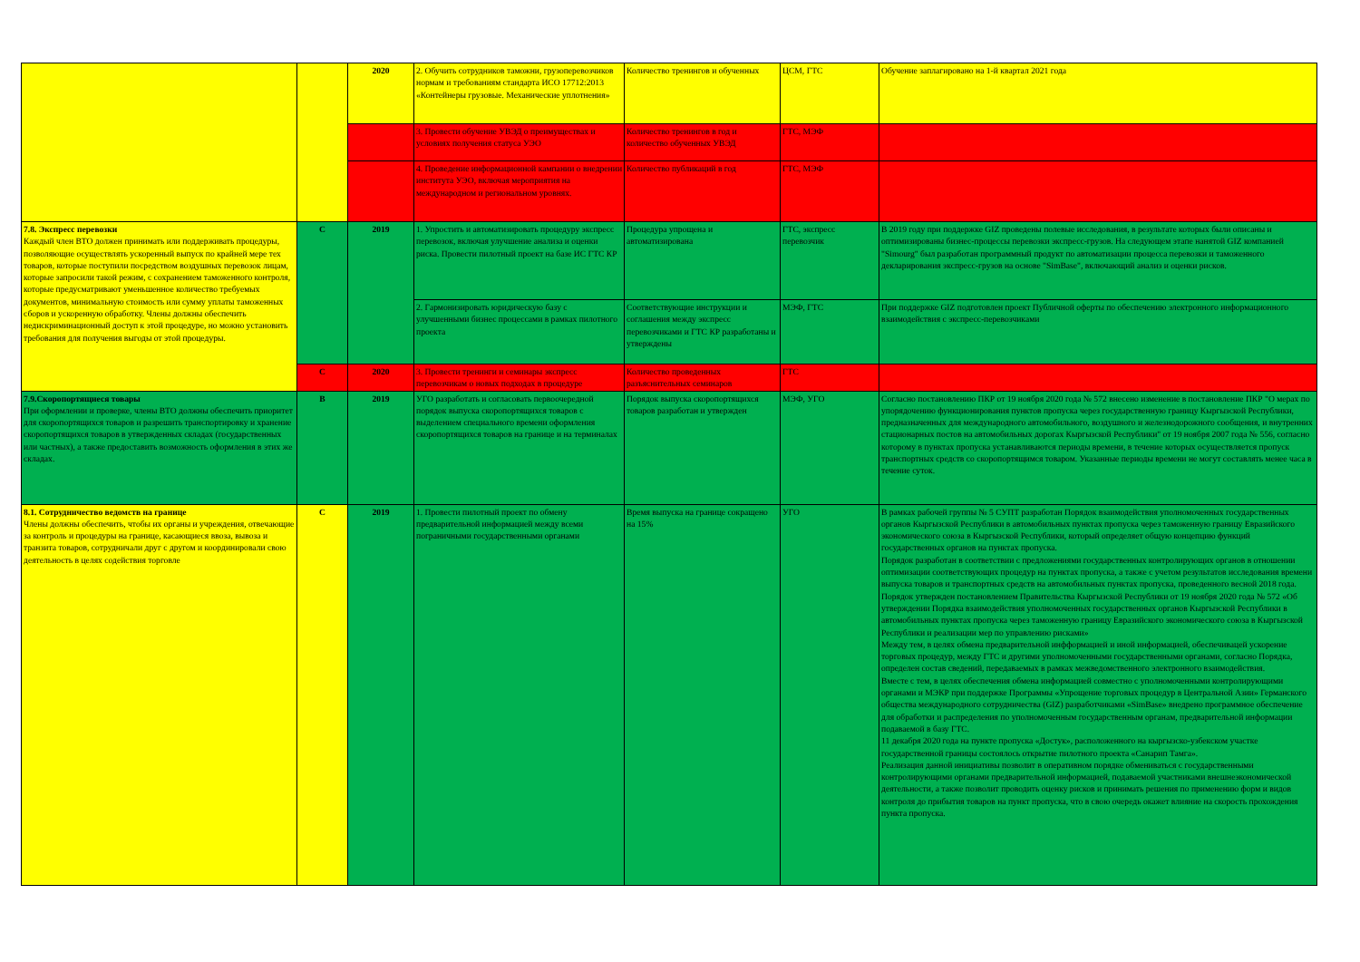| | | 2020 | 2. Обучить сотрудников таможни, грузоперевозчиков нормам и требованиям стандарта ИСО 17712:2013 «Контейнеры грузовые. Механические уплотнения» | Количество тренингов и обученных | ЦСМ, ГТС | Обучение заплагировано на 1-й квартал 2021 года |
| | | | 3. Провести обучение УВЭД о преимуществах и условиях получения статуса УЭО | Количество тренингов в год и количество обученных УВЭД | ГТС, МЭФ | |
| | | | 4. Проведение информационной кампании о внедрении института УЭО, включая мероприятия на международном и региональном уровнях. | Количество публикаций в год | ГТС, МЭФ | |
| 7.8. Экспресс перевозки Каждый член ВТО должен принимать или поддерживать процедуры, позволяющие осуществлять ускоренный выпуск по крайней мере тех товаров, которые поступили посредством воздушных перевозок лицам, которые запросили такой режим, с сохранением таможенного контроля, которые предусматривают уменьшенное количество требуемых документов, минимальную стоимость или сумму уплаты таможенных сборов и ускоренную обработку. Члены должны обеспечить недискриминационный доступ к этой процедуре, но можно установить требования для получения выгоды от этой процедуры. | C | 2019 | 1. Упростить и автоматизировать процедуру экспресс перевозок, включая улучшение анализа и оценки риска. Провести пилотный проект на базе ИС ГТС КР | Процедура упрощена и автоматизирована | ГТС, экспресс перевозчик | В 2019 году при поддержке GIZ проведены полевые исследования, в результате которых были описаны и оптимизированы бизнес-процессы перевозки экспресс-грузов. На следующем этапе нанятой GIZ компанией "Simourg" был разработан программный продукт по автоматизации процесса перевозки и таможенного декларирования экспресс-грузов на основе "SimBase", включающий анализ и оценки рисков. |
| | | | 2. Гармонизировать юридическую базу с улучшенными бизнес процессами в рамках пилотного проекта | Соответствующие инструкции и соглашения между экспресс перевозчиками и ГТС КР разработаны и утверждены | МЭФ, ГТС | При поддержке GIZ подготовлен проект Публичной оферты по обеспечению электронного информационного взаимодействия с экспресс-перевозчиками |
| | C | 2020 | 3. Провести тренинги и семинары экспресс перевозчикам о новых подходах в процедуре | Количество проведенных разъяснительных семинаров | ГТС | |
| 7.9.Скоропортящиеся товары При оформлении и проверке, члены ВТО должны обеспечить приоритет для скоропортящихся товаров и разрешить транспортировку и хранение скоропортящихся товаров в утвержденных складах (государственных или частных), а также предоставить возможность оформления в этих же складах. | B | 2019 | УГО разработать и согласовать первоочередной порядок выпуска скоропортящихся товаров с выделением специального времени оформления скоропортящихся товаров на границе и на терминалах | Порядок выпуска скоропортящихся товаров разработан и утвержден | МЭФ, УГО | Согласно постановлению ПКР от 19 ноября 2020 года № 572 внесено изменение в постановление ПКР "О мерах по упорядочению функционирования пунктов пропуска через государственную границу Кыргызской Республики, предназначенных для международного автомобильного, воздушного и железнодорожного сообщения, и внутренних стационарных постов на автомобильных дорогах Кыргызской Республики" от 19 ноября 2007 года № 556, согласно которому в пунктах пропуска устанавливаются периоды времени, в течение которых осуществляется пропуск транспортных средств со скоропортящимся товаром. Указанные периоды времени не могут составлять менее часа в течение суток. |
| 8.1. Сотрудничество ведомств на границе Члены должны обеспечить, чтобы их органы и учреждения, отвечающие за контроль и процедуры на границе, касающиеся ввоза, вывоза и транзита товаров, сотрудничали друг с другом и координировали свою деятельность в целях содействия торговле | C | 2019 | 1. Провести пилотный проект по обмену предварительной информацией между всеми пограничными государственными органами | Время выпуска на границе сокращено на 15% | УГО | В рамках рабочей группы № 5 СУПТ разработан Порядок взаимодействия уполномоченных государственных органов Кыргызской Республики в автомобильных пунктах пропуска через таможенную границу Евразийского экономического союза в Кыргызской Республики, который определяет общую концепцию функций государственных органов на пунктах пропуска. Порядок разработан в соответствии с предложениями государственных контролирующих органов в отношении оптимизации соответствующих процедур на пунктах пропуска, а также с учетом результатов исследования времени выпуска товаров и транспортных средств на автомобильных пунктах пропуска, проведенного весной 2018 года. Порядок утвержден постановлением Правительства Кыргызской Республики от 19 ноября 2020 года № 572 «Об утверждении Порядка взаимодействия уполномоченных государственных органов Кыргызской Республики в автомобильных пунктах пропуска через таможенную границу Евразийского экономического союза в Кыргызской Республики и реализации мер по управлению рисками» Между тем, в целях обмена предварительной инфформацией и иной информацией, обеспечивацей ускорение торговых процедур, между ГТС и другими уполномоченными государственными органами, согласно Порядка, определен состав сведений, передаваемых в рамках межведомственного электронного взаимодействия. Вместе с тем, в целях обеспечения обмена информацией совместно с уполномоченными контролирующими органами и МЭКР при поддержке Программы «Упрощение торговых процедур в Центральной Азии» Германского общества международного сотрудничества (GIZ) разработчиками «SimBase» внедрено программное обеспечение для обработки и распределения по уполномоченным государственным органам, предварительной информации подаваемой в базу ГТС. 11 декабря 2020 года на пункте пропуска «Достук», расположенного на кыргызско-узбекском участке государственной границы состоялось открытие пилотного проекта «Санарип Тамга». Реализация данной инициативы позволит в оперативном порядке обмениваться с государственными контролирующими органами предварительной информацией, подаваемой участниками внешнеэкономической деятельности, а также позволит проводить оценку рисков и принимать решения по применению форм и видов контроля до прибытия товаров на пункт пропуска, что в свою очередь окажет влияние на скорость прохождения пункта пропуска. |